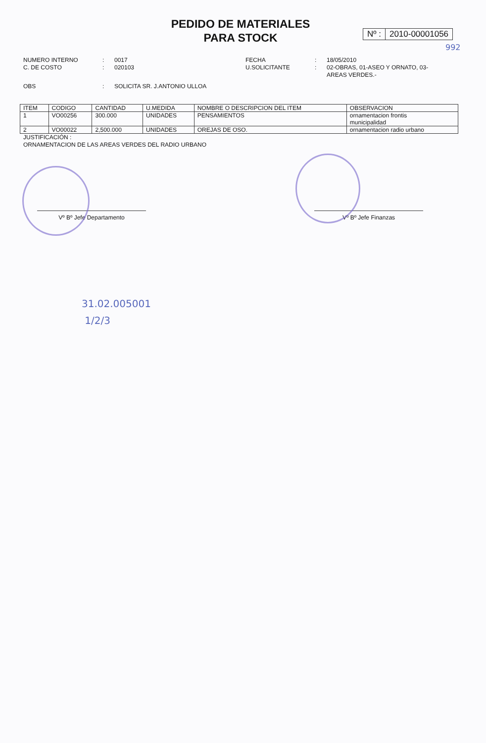PEDIDO DE MATERIALES
PARA STOCK
Nº : 2010-00001056
992
NUMERO INTERNO
:
0017
FECHA
:
18/05/2010
C. DE COSTO
:
020103
U.SOLICITANTE
:
02-OBRAS, 01-ASEO Y ORNATO, 03-AREAS VERDES.-
OBS
:
SOLICITA SR. J.ANTONIO ULLOA
| ITEM | CODIGO | CANTIDAD | U.MEDIDA | NOMBRE O DESCRIPCION DEL ITEM | OBSERVACION |
| --- | --- | --- | --- | --- | --- |
| 1 | VO00256 | 300.000 | UNIDADES | PENSAMIENTOS | ornamentacion frontis municipalidad |
| 2 | VO00022 | 2,500.000 | UNIDADES | OREJAS DE OSO. | ornamentacion radio urbano |
JUSTIFICACIÓN :
ORNAMENTACION DE LAS AREAS VERDES DEL RADIO URBANO
Vº Bº Jefe Departamento Vº Bº Jefe Finanzas
31.02.005001
1/2/3